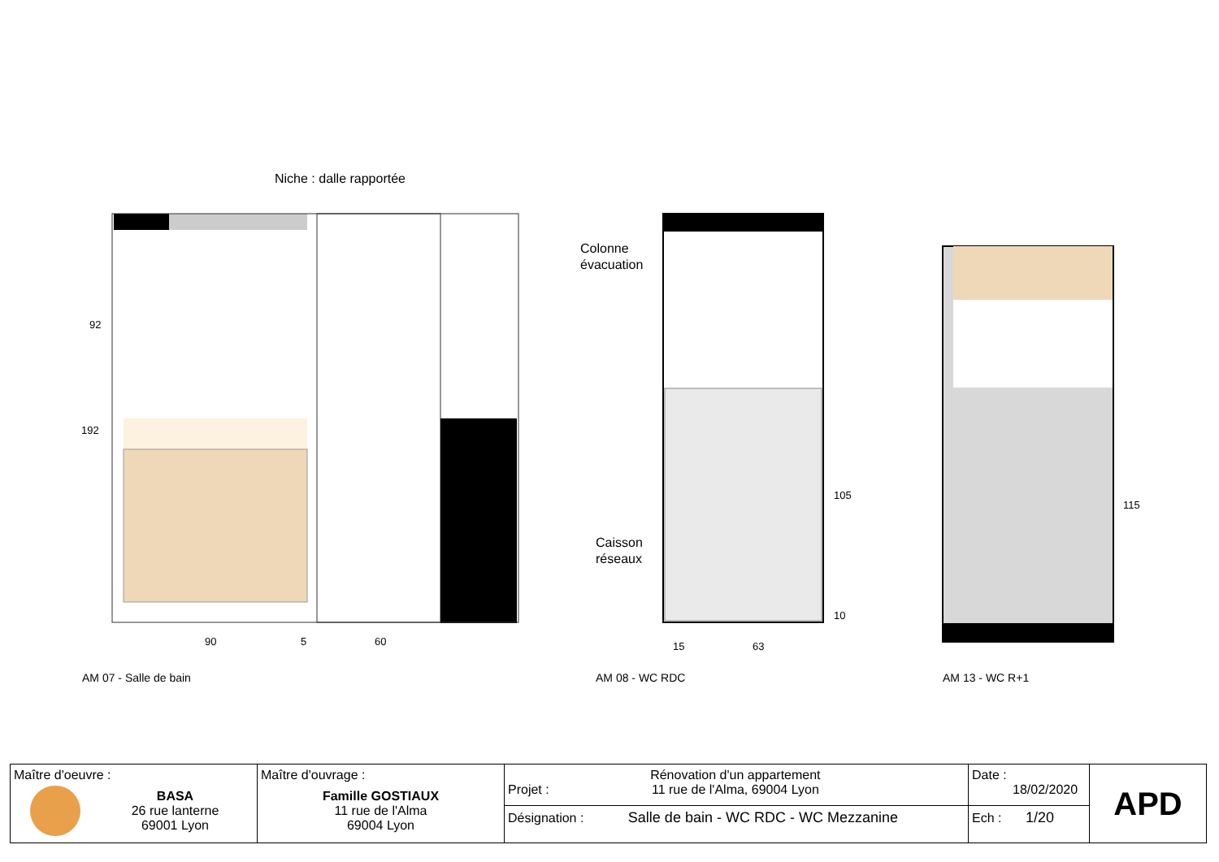Niche : dalle rapportée
Colonne
évacuation
Caisson
réseaux
192
92
90 5 60 15 63
105
10
115
AM 07 - Salle de bain AM 08 - WC RDC AM 13 - WC R+1
| Maître d'oeuvre : BASA 26 rue lanterne 69001 Lyon | Maître d'ouvrage : Famille GOSTIAUX 11 rue de l'Alma 69004 Lyon | Projet : Rénovation d'un appartement 11 rue de l'Alma, 69004 Lyon | Date : 18/02/2020 | APD |
| | | Désignation : Salle de bain - WC RDC - WC Mezzanine | Ech : 1/20 | |